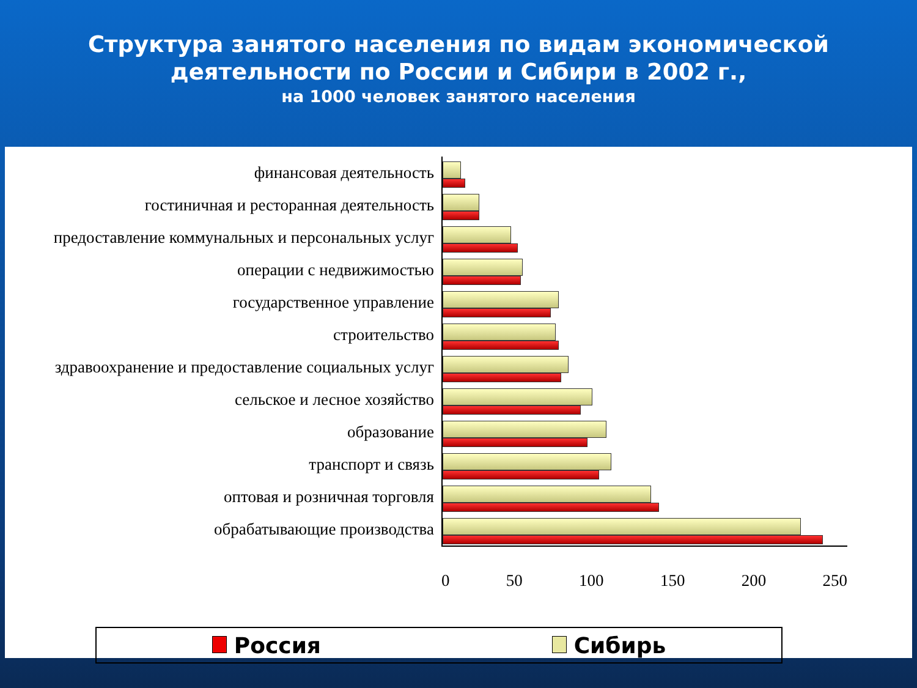Структура занятого населения по видам экономической деятельности по России и Сибири в 2002 г.,
на 1000 человек занятого населения
финансовая деятельность
гостиничная и ресторанная деятельность
предоставление коммунальных и персональных услуг
операции с недвижимостью
государственное управление
строительство
здравоохранение и предоставление социальных услуг
сельское и лесное хозяйство
образование
транспорт и связь
оптовая и розничная торговля
обрабатывающие производства
0 50 100 150 200 250
Россия Сибирь